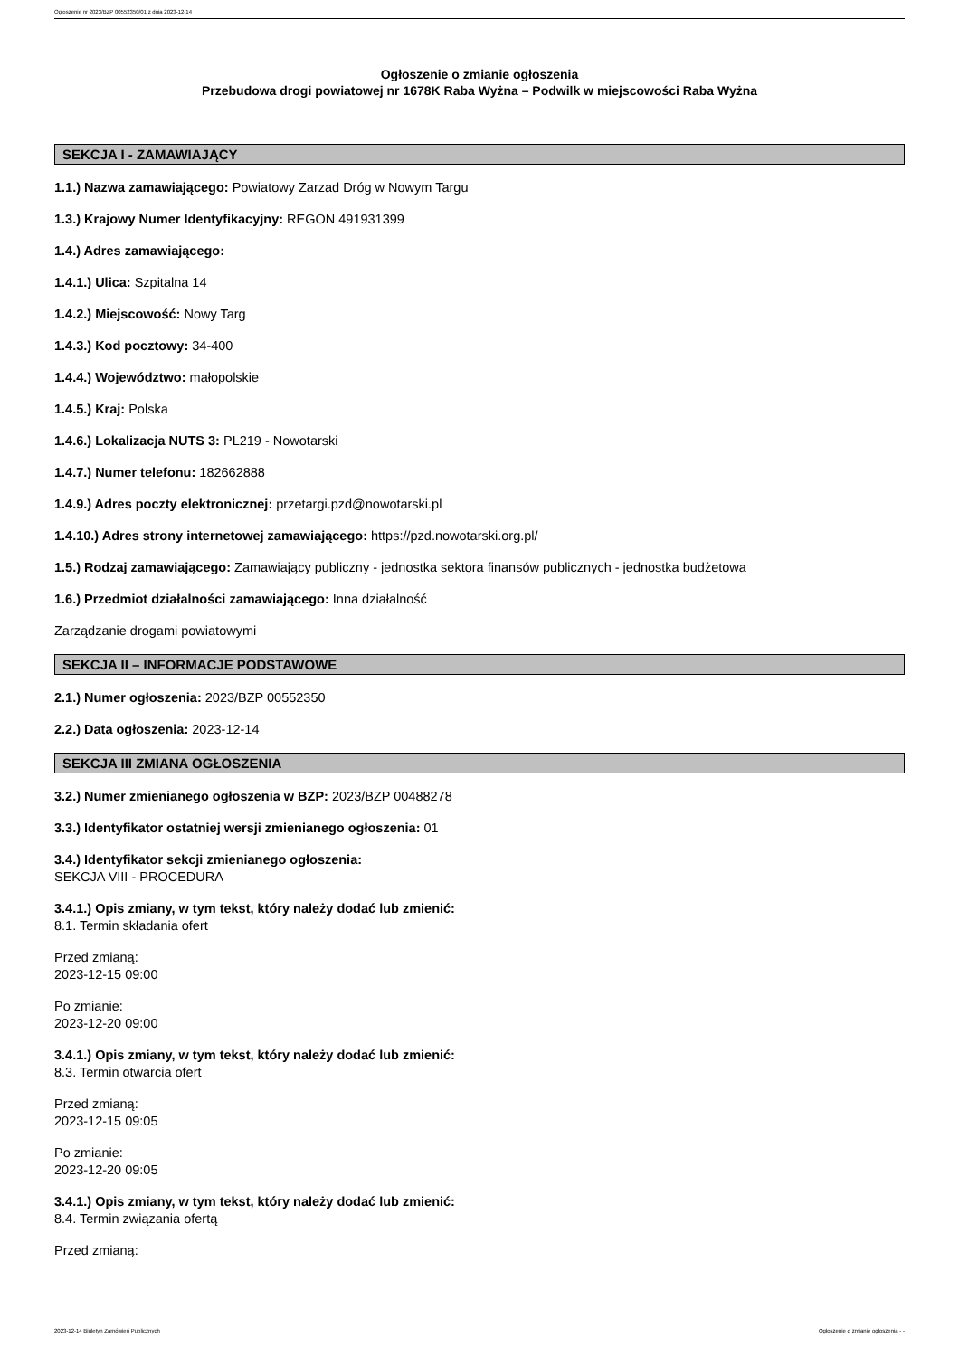Ogłoszenie nr 2023/BZP 00552350/01 z dnia 2023-12-14
Ogłoszenie o zmianie ogłoszenia
Przebudowa drogi powiatowej nr 1678K Raba Wyżna – Podwilk w miejscowości Raba Wyżna
SEKCJA I - ZAMAWIAJĄCY
1.1.) Nazwa zamawiającego: Powiatowy Zarzad Dróg w Nowym Targu
1.3.) Krajowy Numer Identyfikacyjny: REGON 491931399
1.4.) Adres zamawiającego:
1.4.1.) Ulica: Szpitalna 14
1.4.2.) Miejscowość: Nowy Targ
1.4.3.) Kod pocztowy: 34-400
1.4.4.) Województwo: małopolskie
1.4.5.) Kraj: Polska
1.4.6.) Lokalizacja NUTS 3: PL219 - Nowotarski
1.4.7.) Numer telefonu: 182662888
1.4.9.) Adres poczty elektronicznej: przetargi.pzd@nowotarski.pl
1.4.10.) Adres strony internetowej zamawiającego: https://pzd.nowotarski.org.pl/
1.5.) Rodzaj zamawiającego: Zamawiający publiczny - jednostka sektora finansów publicznych - jednostka budżetowa
1.6.) Przedmiot działalności zamawiającego: Inna działalność
Zarządzanie drogami powiatowymi
SEKCJA II – INFORMACJE PODSTAWOWE
2.1.) Numer ogłoszenia: 2023/BZP 00552350
2.2.) Data ogłoszenia: 2023-12-14
SEKCJA III ZMIANA OGŁOSZENIA
3.2.) Numer zmienianego ogłoszenia w BZP: 2023/BZP 00488278
3.3.) Identyfikator ostatniej wersji zmienianego ogłoszenia: 01
3.4.) Identyfikator sekcji zmienianego ogłoszenia:
SEKCJA VIII - PROCEDURA
3.4.1.) Opis zmiany, w tym tekst, który należy dodać lub zmienić:
8.1. Termin składania ofert
Przed zmianą:
2023-12-15 09:00
Po zmianie:
2023-12-20 09:00
3.4.1.) Opis zmiany, w tym tekst, który należy dodać lub zmienić:
8.3. Termin otwarcia ofert
Przed zmianą:
2023-12-15 09:05
Po zmianie:
2023-12-20 09:05
3.4.1.) Opis zmiany, w tym tekst, który należy dodać lub zmienić:
8.4. Termin związania ofertą
Przed zmianą:
2023-12-14 Biuletyn Zamówień Publicznych Ogłoszenie o zmianie ogłoszenia - -